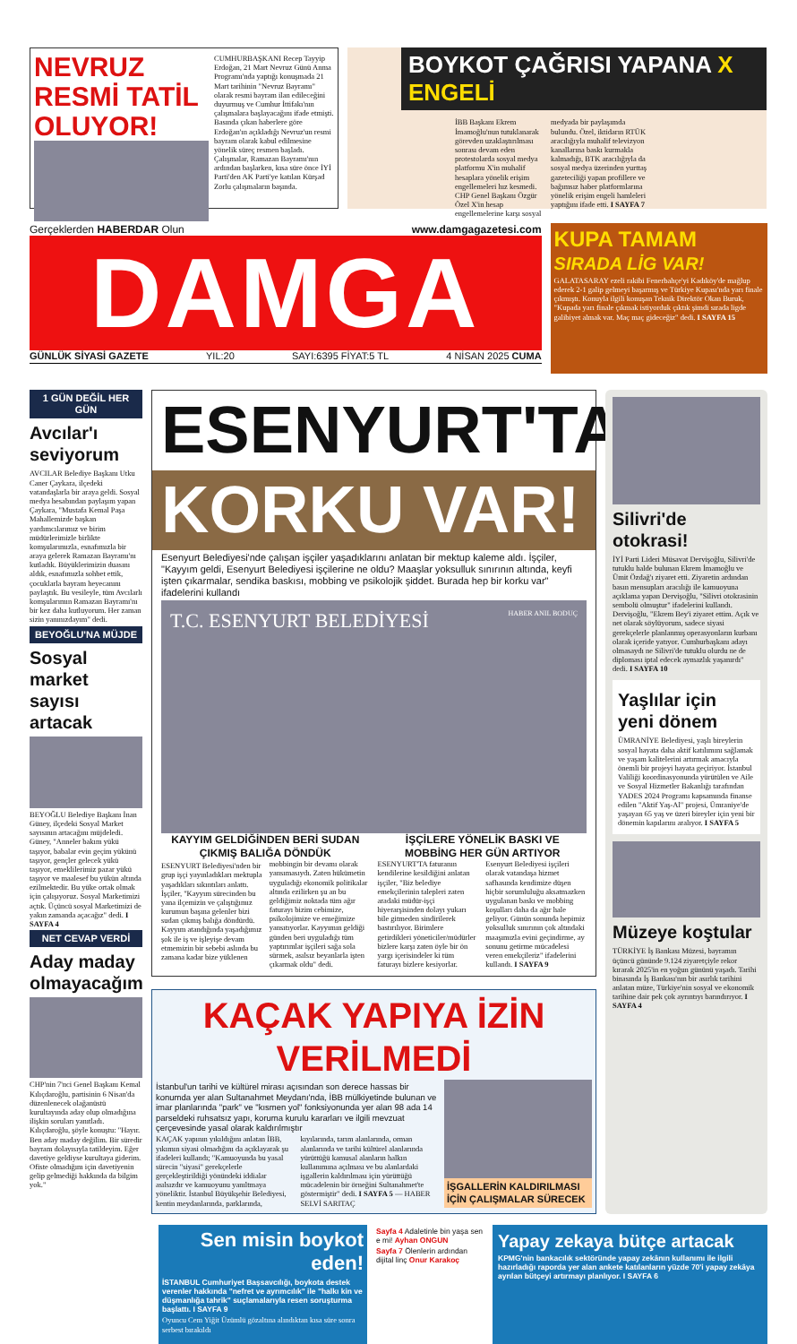NEVRUZ RESMİ TATİL OLUYOR!
CUMHURBAŞKANI Recep Tayyip Erdoğan, 21 Mart Nevruz Günü Anma Programı'nda yaptığı konuşmada 21 Mart tarihinin "Nevruz Bayramı" olarak resmi bayram ilan edileceğini duyurmuş ve Cumhur İttifakı'nın çalışmalara başlayacağını ifade etmişti. Basında çıkan haberlere göre Erdoğan'ın açıkladığı Nevruz'un resmi bayram olarak kabul edilmesine yönelik süreç resmen başladı. Çalışmalar, Ramazan Bayramı'nın ardından başlarken, kısa süre önce İYİ Parti'den AK Parti'ye katılan Kürşad Zorlu çalışmaların başında.
BOYKOT ÇAĞRISI YAPANA X ENGELİ
İBB Başkanı Ekrem İmamoğlu'nun tutuklanarak görevden uzaklaştırılması sonrası devam eden protestolarda sosyal medya platformu X'in muhalif hesaplara yönelik erişim engellemeleri hız kesmedi. CHP Genel Başkanı Özgür Özel X'in hesap engellemelerine karşı sosyal
medyada bir paylaşımda bulundu. Özel, iktidarın RTÜK aracılığıyla muhalif televizyon kanallarına baskı kurmakla kalmadığı, BTK aracılığıyla da sosyal medya üzerinden yurttaş gazeteciliği yapan profillere ve bağımsız haber platformlarına yönelik erişim engeli hamleleri yaptığını ifade etti. I SAYFA 7
Gerçeklerden HABERDAR Olun www.damgagazetesi.com
DAMGA
GÜNLÜK SİYASİ GAZETE YIL:20 SAYI:6395 FİYAT:5 TL 4 NİSAN 2025 CUMA
KUPA TAMAM
SIRADA LİG VAR!
GALATASARAY ezeli rakibi Fenerbahçe'yi Kadıköy'de mağlup ederek 2-1 galip gelmeyi başarmış ve Türkiye Kupası'nda yarı finale çıkmıştı. Konuyla ilgili konuşan Teknik Direktör Okan Buruk, "Kupada yarı finale çıkmak istiyorduk çıktık şimdi sırada ligde galibiyet almak var. Maç maç gideceğiz" dedi. I SAYFA 15
1 GÜN DEĞİL HER GÜN
Avcılar'ı seviyorum
AVCILAR Belediye Başkanı Utku Caner Çaykara, ilçedeki vatandaşlarla bir araya geldi. Sosyal medya hesabından paylaşım yapan Çaykara, "Mustafa Kemal Paşa Mahallemizde başkan yardımcılarımız ve birim müdürlerimizle birlikte komşularımızla, esnafımızla bir araya gelerek Ramazan Bayramı'nı kutladık. Büyüklerimizin duasını aldık, esnafımızla sohbet ettik, çocuklarla bayram heyecanını paylaştık. Bu vesileyle, tüm Avcılarlı komşularımın Ramazan Bayramı'nı bir kez daha kutluyorum. Her zaman sizin yanınızdayım" dedi.
BEYOĞLU'NA MÜJDE
Sosyal market sayısı artacak
BEYOĞLU Belediye Başkanı İnan Güney, ilçedeki Sosyal Market sayısının artacağını müjdeledi. Güney, "Anneler bakım yükü taşıyor, babalar evin geçim yükünü taşıyor, gençler gelecek yükü taşıyor, emeklilerimiz pazar yükü taşıyor ve maalesef bu yükün altında ezilmektedir. Bu yüke ortak olmak için çalışıyoruz. Sosyal Marketimizi açtık. Üçüncü sosyal Marketimizi de yakın zamanda açacağız" dedi. I SAYFA 4
NET CEVAP VERDİ
Aday maday olmayacağım
CHP'nin 7'nci Genel Başkanı Kemal Kılıçdaroğlu, partisinin 6 Nisan'da düzenlenecek olağanüstü kurultayında aday olup olmadığına ilişkin soruları yanıtladı. Kılıçdaroğlu, şöyle konuştu: "Hayır. Ben aday maday değilim. Bir süredir bayram dolayısıyla tatildeyim. Eğer davetiye geldiyse kurultaya giderim. Ofiste olmadığım için davetiyenin gelip gelmediği hakkında da bilgim yok."
ESENYURT'TA
KORKU VAR!
Esenyurt Belediyesi'nde çalışan işçiler yaşadıklarını anlatan bir mektup kaleme aldı. İşçiler, "Kayyım geldi, Esenyurt Belediyesi işçilerine ne oldu? Maaşlar yoksulluk sınırının altında, keyfi işten çıkarmalar, sendika baskısı, mobbing ve psikolojik şiddet. Burada hep bir korku var" ifadelerini kullandı
T.C. ESENYURT BELEDİYESİ HABER ANIL BODUÇ
KAYYIM GELDİĞİNDEN BERİ SUDAN ÇIKMIŞ BALIĞA DÖNDÜK
İŞÇİLERE YÖNELİK BASKI VE MOBBİNG HER GÜN ARTIYOR
ESENYURT Belediyesi'nden bir grup işçi yayınladıkları mektupla yaşadıkları sıkıntıları anlattı. İşçiler, "Kayyım sürecinden bu yana ilçemizin ve çalıştığımız kurumun başına gelenler bizi sudan çıkmış balığa döndürdü. Kayyım atandığında yaşadığımız şok ile iş ve işleyişe devam etmemizin bir sebebi aslında bu zamana kadar bize yüklenen mobbingin bir devamı olarak yansımasıydı. Zaten hükümetin uyguladığı ekonomik politikalar altında ezilirken şu an bu geldiğimiz noktada tüm ağır faturayı bizim cebimize, psikolojimize ve emeğimize yansıtıyorlar. Kayyımın geldiği günden beri uyguladığı tüm yaptırımlar işçileri sağa sola sürmek, asılsız beyanlarla işten çıkarmak oldu" dedi.
ESENYURT'TA faturanın kendilerine kesildiğini anlatan işçiler, "Biz belediye emekçilerinin talepleri zaten aradaki müdür-işçi hiyerarşisinden dolayı yukarı bile gitmeden sindirilerek bastırılıyor. Birimlere getirdikleri yöneticiler/müdürler bizlere karşı zaten öyle bir ön yargı içerisindeler ki tüm faturayı bizlere kesiyorlar. Esenyurt Belediyesi işçileri olarak vatandaşa hizmet safhasında kendimize düşen hiçbir sorumluluğu aksatmazken uygulanan baskı ve mobbing koşulları daha da ağır hale geliyor. Günün sonunda hepimiz yoksulluk sınırının çok altındaki maaşımızla evini geçindirme, ay sonunu getirme mücadelesi veren emekçileriz" ifadelerini kullandı. I SAYFA 9
KAÇAK YAPIYA İZİN VERİLMEDİ
İstanbul'un tarihi ve kültürel mirası açısından son derece hassas bir konumda yer alan Sultanahmet Meydanı'nda, İBB mülkiyetinde bulunan ve imar planlarında "park" ve "kısmen yol" fonksiyonunda yer alan 98 ada 14 parseldeki ruhsatsız yapı, koruma kurulu kararları ve ilgili mevzuat çerçevesinde yasal olarak kaldırılmıştır
KAÇAK yapının yıkıldığını anlatan İBB, yıkımın siyasi olmadığını da açıklayarak şu ifadeleri kullandı; "Kamuoyunda bu yasal sürecin "siyasi" gerekçelerle gerçekleştirildiği yönündeki iddialar asılsızdır ve kamuoyunu yanıltmaya yöneliktir. İstanbul Büyükşehir Belediyesi, kentin meydanlarında, parklarında, kıyılarında, tarım alanlarında, orman alanlarında ve tarihi kültürel alanlarında yürüttüğü kamusal alanların halkın kullanımına açılması ve bu alanlardaki işgallerin kaldırılması için yürüttüğü mücadelenin bir örneğini Sultanahmet'te göstermiştir" dedi. I SAYFA 5 — HABER SELVİ SARITAÇ
İŞGALLERİN KALDIRILMASI İÇİN ÇALIŞMALAR SÜRECEK
Silivri'de otokrasi!
İYİ Parti Lideri Müsavat Dervişoğlu, Silivri'de tutuklu halde bulunan Ekrem İmamoğlu ve Ümit Özdağ'ı ziyaret etti. Ziyaretin ardından basın mensupları aracılığı ile kamuoyuna açıklama yapan Dervişoğlu, "Silivri otokrasinin sembolü olmuştur" ifadelerini kullandı. Dervişoğlu, "Ekrem Bey'i ziyaret ettim. Açık ve net olarak söylüyorum, sadece siyasi gerekçelerle planlanmış operasyonların kurbanı olarak içeride yatıyor. Cumhurbaşkanı adayı olmasaydı ne Silivri'de tutuklu olurdu ne de diploması iptal edecek aymazlık yaşanırdı" dedi. I SAYFA 10
Yaşlılar için yeni dönem
ÜMRANİYE Belediyesi, yaşlı bireylerin sosyal hayata daha aktif katılımını sağlamak ve yaşam kalitelerini artırmak amacıyla önemli bir projeyi hayata geçiriyor. İstanbul Valiliği koordinasyonunda yürütülen ve Aile ve Sosyal Hizmetler Bakanlığı tarafından YADES 2024 Programı kapsamında finanse edilen "Aktif Yaş-Al" projesi, Ümraniye'de yaşayan 65 yaş ve üzeri bireyler için yeni bir dönemin kapılarını aralıyor. I SAYFA 5
Müzeye koştular
TÜRKİYE İş Bankası Müzesi, bayramın üçüncü gününde 9.124 ziyaretçiyle rekor kırarak 2025'in en yoğun gününü yaşadı. Tarihi binasında İş Bankası'nın bir asırlık tarihini anlatan müze, Türkiye'nin sosyal ve ekonomik tarihine dair pek çok ayrıntıyı barındırıyor. I SAYFA 4
Sen misin boykot eden!
İSTANBUL Cumhuriyet Başsavcılığı, boykota destek verenler hakkında "nefret ve ayrımcılık" ile "halkı kin ve düşmanlığa tahrik" suçlamalarıyla resen soruşturma başlattı. I SAYFA 9
Oyuncu Cem Yiğit Üzümlü gözaltına alındıktan kısa süre sonra serbest bırakıldı
Sayfa 4 Adaletinle bin yaşa sen e mi! Ayhan ONGUN
Sayfa 7 Ölenlerin ardından dijital linç Onur Karakoç
Yapay zekaya bütçe artacak
KPMG'nin bankacılık sektöründe yapay zekânın kullanımı ile ilgili hazırladığı raporda yer alan ankete katılanların yüzde 70'i yapay zekâya ayrılan bütçeyi artırmayı planlıyor. I SAYFA 6